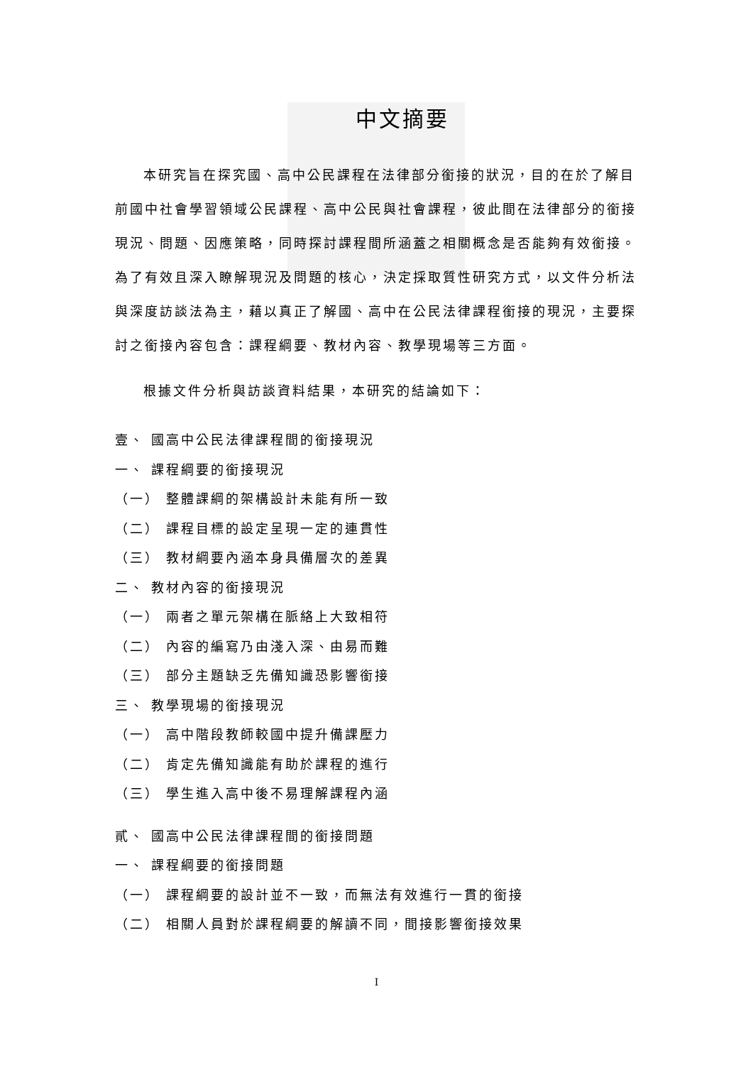中文摘要
本研究旨在探究國、高中公民課程在法律部分銜接的狀況，目的在於了解目前國中社會學習領域公民課程、高中公民與社會課程，彼此間在法律部分的銜接現況、問題、因應策略，同時探討課程間所涵蓋之相關概念是否能夠有效銜接。為了有效且深入瞭解現況及問題的核心，決定採取質性研究方式，以文件分析法與深度訪談法為主，藉以真正了解國、高中在公民法律課程銜接的現況，主要探討之銜接內容包含：課程綱要、教材內容、教學現場等三方面。
根據文件分析與訪談資料結果，本研究的結論如下：
壹、 國高中公民法律課程間的銜接現況
一、 課程綱要的銜接現況
（一） 整體課綱的架構設計未能有所一致
（二） 課程目標的設定呈現一定的連貫性
（三） 教材綱要內涵本身具備層次的差異
二、 教材內容的銜接現況
（一） 兩者之單元架構在脈絡上大致相符
（二） 內容的編寫乃由淺入深、由易而難
（三） 部分主題缺乏先備知識恐影響銜接
三、 教學現場的銜接現況
（一） 高中階段教師較國中提升備課壓力
（二） 肯定先備知識能有助於課程的進行
（三） 學生進入高中後不易理解課程內涵
貳、 國高中公民法律課程間的銜接問題
一、 課程綱要的銜接問題
（一） 課程綱要的設計並不一致，而無法有效進行一貫的銜接
（二） 相關人員對於課程綱要的解讀不同，間接影響銜接效果
I